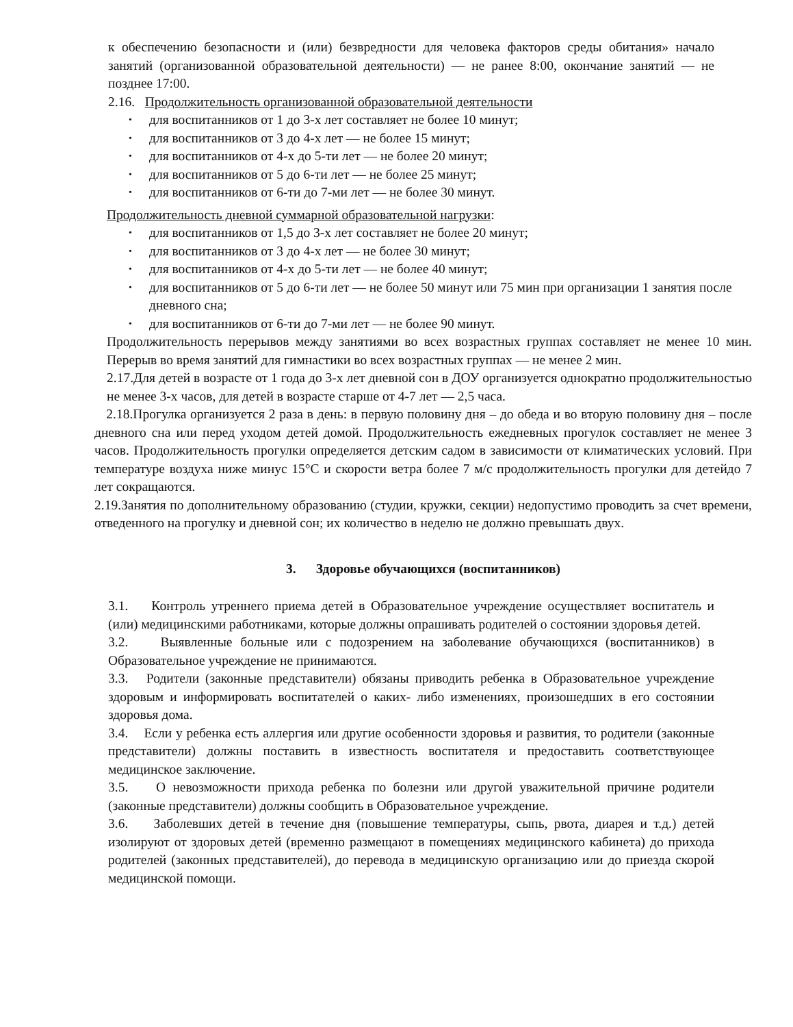к обеспечению безопасности и (или) безвредности для человека факторов среды обитания» начало занятий (организованной образовательной деятельности) — не ранее 8:00, окончание занятий — не позднее 17:00.
2.16. Продолжительность организованной образовательной деятельности
• для воспитанников от 1 до 3-х лет составляет не более 10 минут;
• для воспитанников от 3 до 4-х лет — не более 15 минут;
• для воспитанников от 4-х до 5-ти лет — не более 20 минут;
• для воспитанников от 5 до 6-ти лет — не более 25 минут;
• для воспитанников от 6-ти до 7-ми лет — не более 30 минут.
Продолжительность дневной суммарной образовательной нагрузки:
• для воспитанников от 1,5 до 3-х лет составляет не более 20 минут;
• для воспитанников от 3 до 4-х лет — не более 30 минут;
• для воспитанников от 4-х до 5-ти лет — не более 40 минут;
• для воспитанников от 5 до 6-ти лет — не более 50 минут или 75 мин при организации 1 занятия после дневного сна;
• для воспитанников от 6-ти до 7-ми лет — не более 90 минут.
Продолжительность перерывов между занятиями во всех возрастных группах составляет не менее 10 мин. Перерыв во время занятий для гимнастики во всех возрастных группах — не менее 2 мин.
2.17.Для детей в возрасте от 1 года до 3-х лет дневной сон в ДОУ организуется однократно продолжительностью не менее 3-х часов, для детей в возрасте старше от 4-7 лет — 2,5 часа.
2.18.Прогулка организуется 2 раза в день: в первую половину дня – до обеда и во вторую половину дня – после дневного сна или перед уходом детей домой. Продолжительность ежедневных прогулок составляет не менее 3 часов. Продолжительность прогулки определяется детским садом в зависимости от климатических условий. При температуре воздуха ниже минус 15°С и скорости ветра более 7 м/с продолжительность прогулки для детейдо 7 лет сокращаются.
2.19.Занятия по дополнительному образованию (студии, кружки, секции) недопустимо проводить за счет времени, отведенного на прогулку и дневной сон; их количество в неделю не должно превышать двух.
3. Здоровье обучающихся (воспитанников)
3.1. Контроль утреннего приема детей в Образовательное учреждение осуществляет воспитатель и (или) медицинскими работниками, которые должны опрашивать родителей о состоянии здоровья детей.
3.2. Выявленные больные или с подозрением на заболевание обучающихся (воспитанников) в Образовательное учреждение не принимаются.
3.3. Родители (законные представители) обязаны приводить ребенка в Образовательное учреждение здоровым и информировать воспитателей о каких- либо изменениях, произошедших в его состоянии здоровья дома.
3.4. Если у ребенка есть аллергия или другие особенности здоровья и развития, то родители (законные представители) должны поставить в известность воспитателя и предоставить соответствующее медицинское заключение.
3.5. О невозможности прихода ребенка по болезни или другой уважительной причине родители (законные представители) должны сообщить в Образовательное учреждение.
3.6. Заболевших детей в течение дня (повышение температуры, сыпь, рвота, диарея и т.д.) детей изолируют от здоровых детей (временно размещают в помещениях медицинского кабинета) до прихода родителей (законных представителей), до перевода в медицинскую организацию или до приезда скорой медицинской помощи.